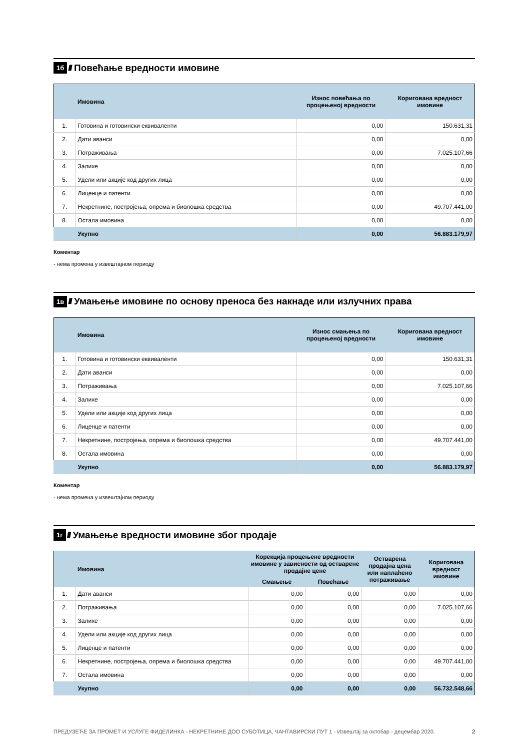1б ////
Повећање вредности имовине
| | Имовина | Износ повећања по процењеној вредности | Коригована вредност имовине |
| --- | --- | --- | --- |
| 1. | Готовина и готовински еквиваленти | 0,00 | 150.631,31 |
| 2. | Дати аванси | 0,00 | 0,00 |
| 3. | Потраживања | 0,00 | 7.025.107,66 |
| 4. | Залихе | 0,00 | 0,00 |
| 5. | Удели или акције код других лица | 0,00 | 0,00 |
| 6. | Лиценце и патенти | 0,00 | 0,00 |
| 7. | Некретнине, постројења, опрема и биолошка средства | 0,00 | 49.707.441,00 |
| 8. | Остала имовина | 0,00 | 0,00 |
| | Укупно | 0,00 | 56.883.179,97 |
Коментар
- нема промена у извештајном периоду
1в ////
Умањење имовине по основу преноса без накнаде или излучних права
| | Имовина | Износ смањења по процењеној вредности | Коригована вредност имовине |
| --- | --- | --- | --- |
| 1. | Готовина и готовински еквиваленти | 0,00 | 150.631,31 |
| 2. | Дати аванси | 0,00 | 0,00 |
| 3. | Потраживања | 0,00 | 7.025.107,66 |
| 4. | Залихе | 0,00 | 0,00 |
| 5. | Удели или акције код других лица | 0,00 | 0,00 |
| 6. | Лиценце и патенти | 0,00 | 0,00 |
| 7. | Некретнине, постројења, опрема и биолошка средства | 0,00 | 49.707.441,00 |
| 8. | Остала имовина | 0,00 | 0,00 |
| | Укупно | 0,00 | 56.883.179,97 |
Коментар
- нема промена у извештајном периоду
1г ////
Умањење вредности имовине због продаје
| | Имовина | Корекција процењене вредности имовине у зависности од остварене продајне цене | | Остварена продајна цена или наплаћено потраживање | Коригована вредност имовине |
| --- | --- | --- | --- | --- | --- |
| | | Смањење | Повећање | | |
| 1. | Дати аванси | 0,00 | 0,00 | 0,00 | 0,00 |
| 2. | Потраживања | 0,00 | 0,00 | 0,00 | 7.025.107,66 |
| 3. | Залихе | 0,00 | 0,00 | 0,00 | 0,00 |
| 4. | Удели или акције код других лица | 0,00 | 0,00 | 0,00 | 0,00 |
| 5. | Лиценце и патенти | 0,00 | 0,00 | 0,00 | 0,00 |
| 6. | Некретнине, постројења, опрема и биолошка средства | 0,00 | 0,00 | 0,00 | 49.707.441,00 |
| 7. | Остала имовина | 0,00 | 0,00 | 0,00 | 0,00 |
| | Укупно | 0,00 | 0,00 | 0,00 | 56.732.548,66 |
ПРЕДУЗЕЋЕ ЗА ПРОМЕТ И УСЛУГЕ ФИДЕЛИНКА - НЕКРЕТНИНЕ ДОО СУБОТИЦА, ЧАНТАВИРСКИ ПУТ 1 - Извештај за октобар - децембар 2020. 2